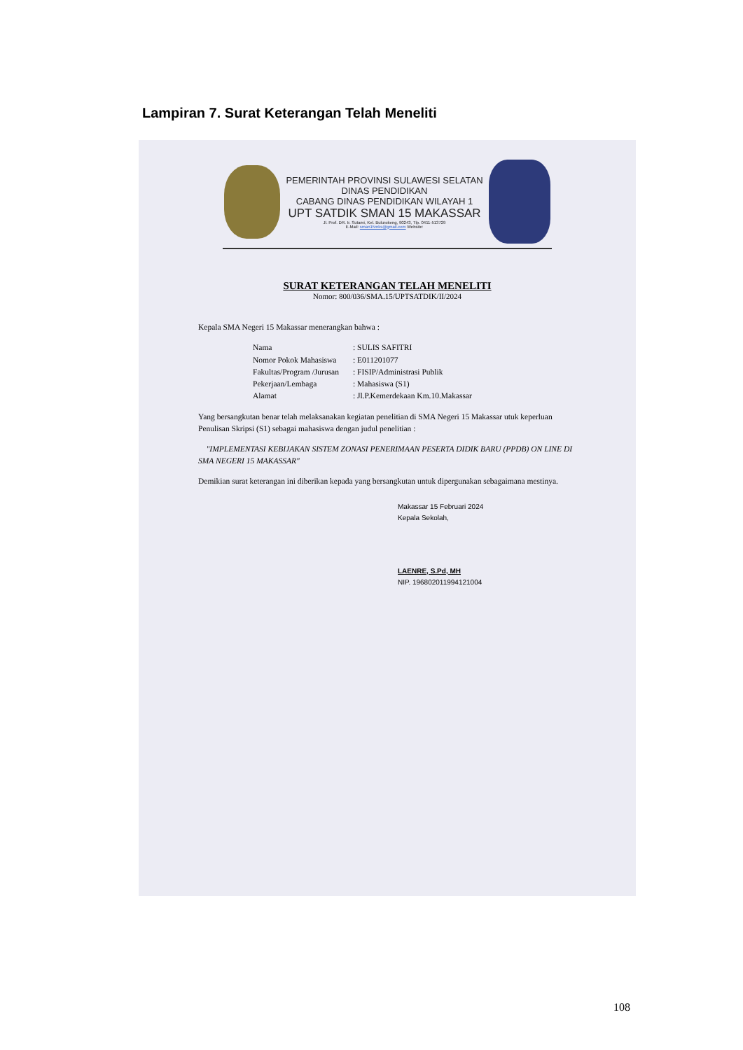Lampiran 7. Surat Keterangan Telah Meneliti
PEMERINTAH PROVINSI SULAWESI SELATAN
DINAS PENDIDIKAN
CABANG DINAS PENDIDIKAN WILAYAH 1
UPT SATDIK SMAN 15 MAKASSAR
Jl. Prof. DR. Ir. Sutami, Kel. Bulurokeng, 90243, Tlp. 0411-513729
E-Mail: sman15mks@gmail.com Website:
SURAT KETERANGAN TELAH MENELITI
Nomor: 800/036/SMA.15/UPTSATDIK/II/2024
Kepala SMA Negeri 15 Makassar menerangkan bahwa :
| Nama | : SULIS SAFITRI |
| Nomor Pokok Mahasiswa | : E011201077 |
| Fakultas/Program /Jurusan | : FISIP/Administrasi Publik |
| Pekerjaan/Lembaga | : Mahasiswa (S1) |
| Alamat | : Jl.P.Kemerdekaan Km.10.Makassar |
Yang bersangkutan benar telah melaksanakan kegiatan penelitian di SMA Negeri 15 Makassar utuk keperluan Penulisan Skripsi (S1) sebagai mahasiswa dengan judul penelitian :
"IMPLEMENTASI KEBIJAKAN SISTEM ZONASI PENERIMAAN PESERTA DIDIK BARU (PPDB) ON LINE DI SMA NEGERI 15 MAKASSAR"
Demikian surat keterangan ini diberikan kepada yang bersangkutan untuk dipergunakan sebagaimana mestinya.
Makassar 15 Februari 2024
Kepala Sekolah,
LAENRE, S.Pd, MH
NIP. 196802011994121004
108